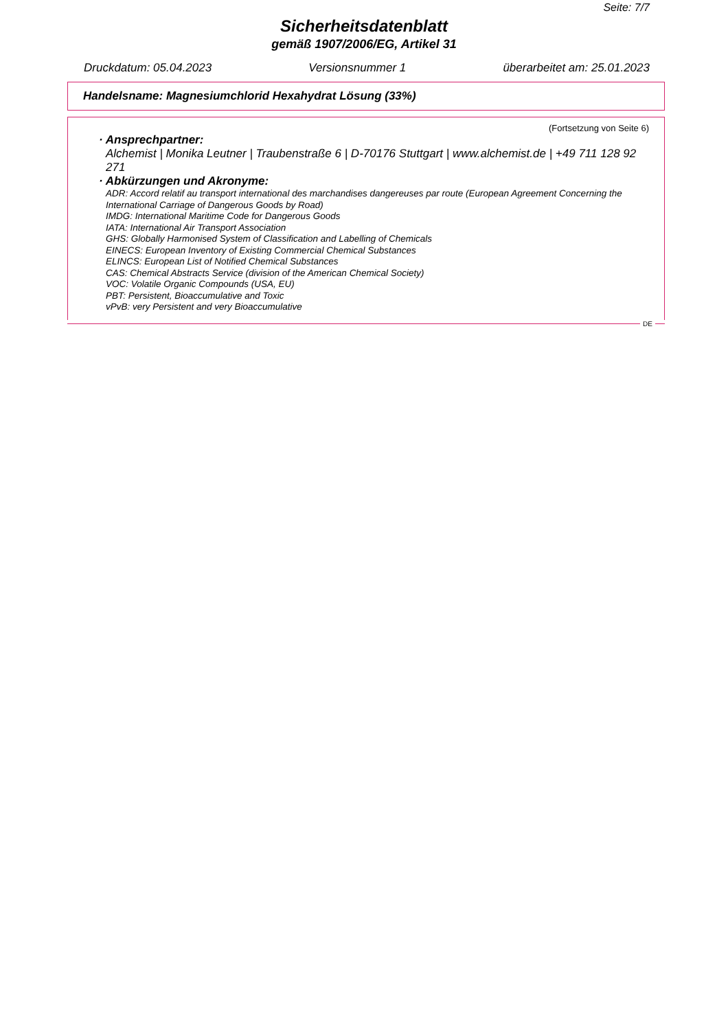Seite: 7/7
Sicherheitsdatenblatt
gemäß 1907/2006/EG, Artikel 31
Druckdatum: 05.04.2023 Versionsnummer 1 überarbeitet am: 25.01.2023
Handelsname: Magnesiumchlorid Hexahydrat Lösung (33%)
(Fortsetzung von Seite 6)
· Ansprechpartner:
Alchemist | Monika Leutner | Traubenstraße 6 | D-70176 Stuttgart | www.alchemist.de | +49 711 128 92 271
· Abkürzungen und Akronyme:
ADR: Accord relatif au transport international des marchandises dangereuses par route (European Agreement Concerning the International Carriage of Dangerous Goods by Road)
IMDG: International Maritime Code for Dangerous Goods
IATA: International Air Transport Association
GHS: Globally Harmonised System of Classification and Labelling of Chemicals
EINECS: European Inventory of Existing Commercial Chemical Substances
ELINCS: European List of Notified Chemical Substances
CAS: Chemical Abstracts Service (division of the American Chemical Society)
VOC: Volatile Organic Compounds (USA, EU)
PBT: Persistent, Bioaccumulative and Toxic
vPvB: very Persistent and very Bioaccumulative
DE